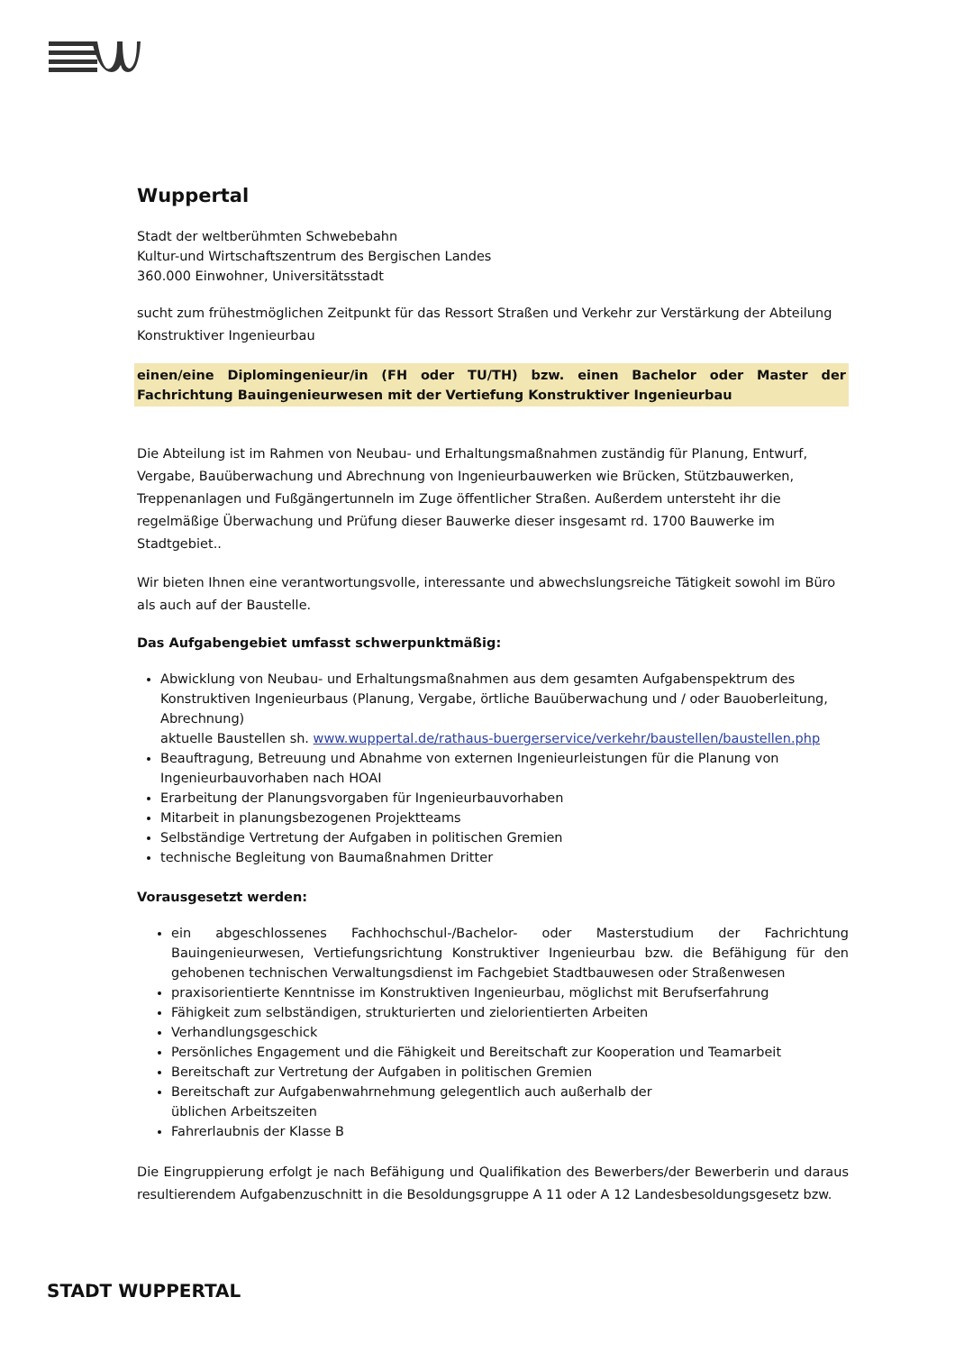Wuppertal
Stadt der weltberühmten Schwebebahn
Kultur-und Wirtschaftszentrum des Bergischen Landes
360.000 Einwohner, Universitätsstadt
sucht zum frühestmöglichen Zeitpunkt für das Ressort Straßen und Verkehr zur Verstärkung der Abteilung Konstruktiver Ingenieurbau
einen/eine Diplomingenieur/in (FH oder TU/TH) bzw. einen Bachelor oder Master der Fachrichtung Bauingenieurwesen mit der Vertiefung Konstruktiver Ingenieurbau
Die Abteilung ist im Rahmen von Neubau- und Erhaltungsmaßnahmen zuständig für Planung, Entwurf, Vergabe, Bauüberwachung und Abrechnung von Ingenieurbauwerken wie Brücken, Stützbauwerken, Treppenanlagen und Fußgängertunneln im Zuge öffentlicher Straßen. Außerdem untersteht ihr die regelmäßige Überwachung und Prüfung dieser Bauwerke dieser insgesamt rd. 1700 Bauwerke im Stadtgebiet..
Wir bieten Ihnen eine verantwortungsvolle, interessante und abwechslungsreiche Tätigkeit sowohl im Büro als auch auf der Baustelle.
Das Aufgabengebiet umfasst schwerpunktmäßig:
Abwicklung von Neubau- und Erhaltungsmaßnahmen aus dem gesamten Aufgabenspektrum des Konstruktiven Ingenieurbaus (Planung, Vergabe, örtliche Bauüberwachung und / oder Bauoberleitung, Abrechnung)
aktuelle Baustellen sh. www.wuppertal.de/rathaus-buergerservice/verkehr/baustellen/baustellen.php
Beauftragung, Betreuung und Abnahme von externen Ingenieurleistungen für die Planung von Ingenieurbauvorhaben nach HOAI
Erarbeitung der Planungsvorgaben für Ingenieurbauvorhaben
Mitarbeit in planungsbezogenen Projektteams
Selbständige Vertretung der Aufgaben in politischen Gremien
technische Begleitung von Baumaßnahmen Dritter
Vorausgesetzt werden:
ein abgeschlossenes Fachhochschul-/Bachelor- oder Masterstudium der Fachrichtung Bauingenieurwesen, Vertiefungsrichtung Konstruktiver Ingenieurbau bzw. die Befähigung für den gehobenen technischen Verwaltungsdienst im Fachgebiet Stadtbauwesen oder Straßenwesen
praxisorientierte Kenntnisse im Konstruktiven Ingenieurbau, möglichst mit Berufserfahrung
Fähigkeit zum selbständigen, strukturierten und zielorientierten Arbeiten
Verhandlungsgeschick
Persönliches Engagement und die Fähigkeit und Bereitschaft zur Kooperation und Teamarbeit
Bereitschaft zur Vertretung der Aufgaben in politischen Gremien
Bereitschaft zur Aufgabenwahrnehmung gelegentlich auch außerhalb der
üblichen Arbeitszeiten
Fahrerlaubnis der Klasse B
Die Eingruppierung erfolgt je nach Befähigung und Qualifikation des Bewerbers/der Bewerberin und daraus resultierendem Aufgabenzuschnitt in die Besoldungsgruppe A 11 oder A 12 Landesbesoldungsgesetz bzw.
STADT WUPPERTAL